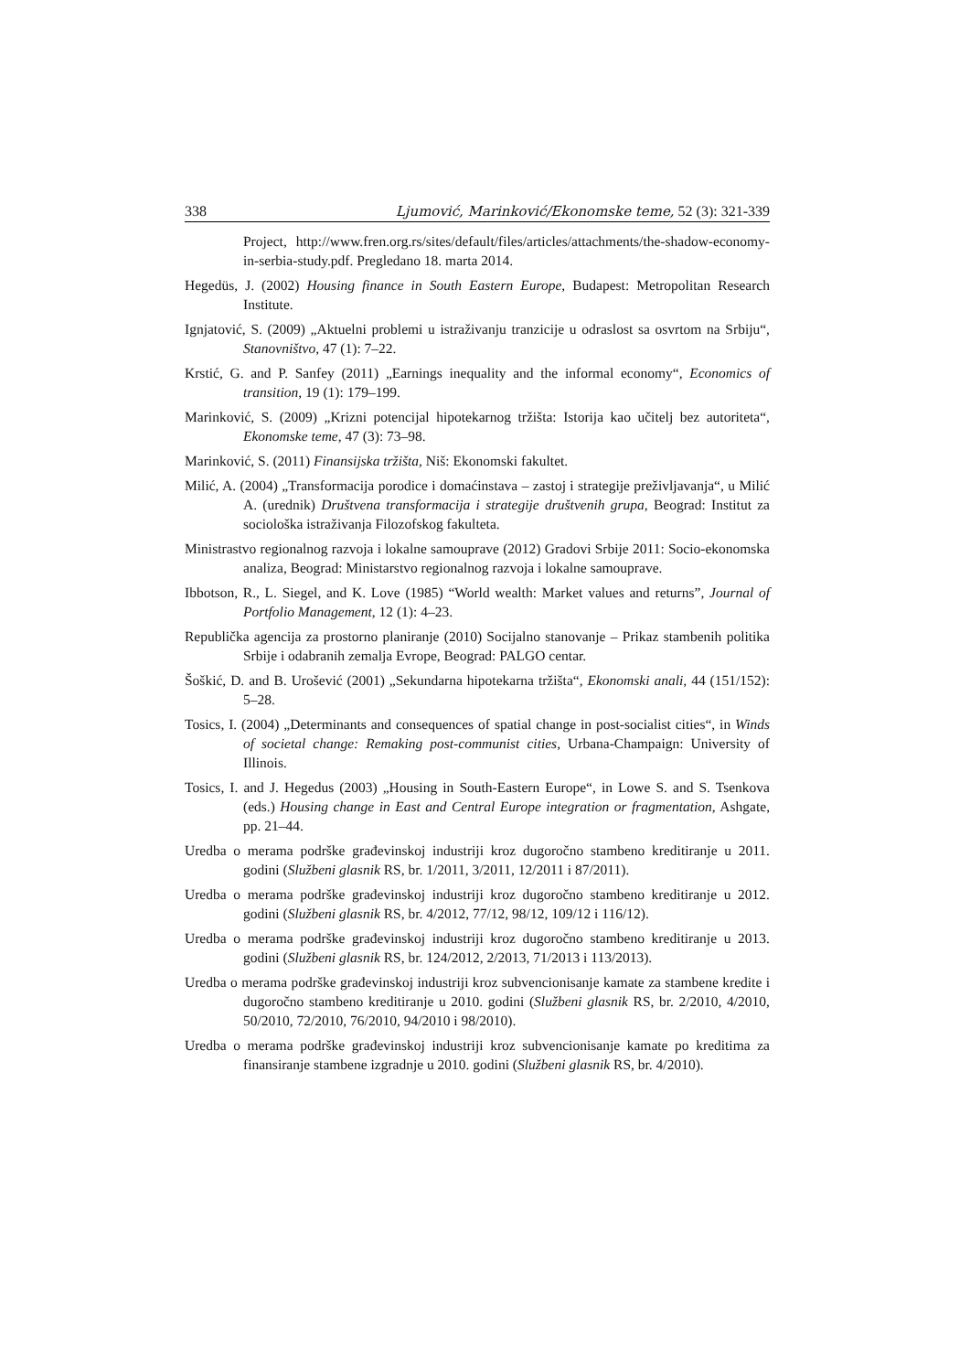338 Ljumović, Marinković/Ekonomske teme, 52 (3): 321-339
Project, http://www.fren.org.rs/sites/default/files/articles/attachments/the-shadow-economy-in-serbia-study.pdf. Pregledano 18. marta 2014.
Hegedüs, J. (2002) Housing finance in South Eastern Europe, Budapest: Metropolitan Research Institute.
Ignjatović, S. (2009) „Aktuelni problemi u istraživanju tranzicije u odraslost sa osvrtom na Srbiju“, Stanovništvo, 47 (1): 7–22.
Krstić, G. and P. Sanfey (2011) „Earnings inequality and the informal economy“, Economics of transition, 19 (1): 179–199.
Marinković, S. (2009) „Krizni potencijal hipotekarnog tržišta: Istorija kao učitelj bez autoriteta“, Ekonomske teme, 47 (3): 73–98.
Marinković, S. (2011) Finansijska tržišta, Niš: Ekonomski fakultet.
Milić, A. (2004) „Transformacija porodice i domaćinstava – zastoj i strategije preživljavanja“, u Milić A. (urednik) Društvena transformacija i strategije društvenih grupa, Beograd: Institut za sociološka istraživanja Filozofskog fakulteta.
Ministrastvo regionalnog razvoja i lokalne samouprave (2012) Gradovi Srbije 2011: Socio-ekonomska analiza, Beograd: Ministarstvo regionalnog razvoja i lokalne samouprave.
Ibbotson, R., L. Siegel, and K. Love (1985) “World wealth: Market values and returns”, Journal of Portfolio Management, 12 (1): 4–23.
Republička agencija za prostorno planiranje (2010) Socijalno stanovanje – Prikaz stambenih politika Srbije i odabranih zemalja Evrope, Beograd: PALGO centar.
Šoškić, D. and B. Urošević (2001) „Sekundarna hipotekarna tržišta“, Ekonomski anali, 44 (151/152): 5–28.
Tosics, I. (2004) „Determinants and consequences of spatial change in post-socialist cities“, in Winds of societal change: Remaking post-communist cities, Urbana-Champaign: University of Illinois.
Tosics, I. and J. Hegedus (2003) „Housing in South-Eastern Europe“, in Lowe S. and S. Tsenkova (eds.) Housing change in East and Central Europe integration or fragmentation, Ashgate, pp. 21–44.
Uredba o merama podrške građevinskoj industriji kroz dugoročno stambeno kreditiranje u 2011. godini (Službeni glasnik RS, br. 1/2011, 3/2011, 12/2011 i 87/2011).
Uredba o merama podrške građevinskoj industriji kroz dugoročno stambeno kreditiranje u 2012. godini (Službeni glasnik RS, br. 4/2012, 77/12, 98/12, 109/12 i 116/12).
Uredba o merama podrške građevinskoj industriji kroz dugoročno stambeno kreditiranje u 2013. godini (Službeni glasnik RS, br. 124/2012, 2/2013, 71/2013 i 113/2013).
Uredba o merama podrške građevinskoj industriji kroz subvencionisanje kamate za stambene kredite i dugoročno stambeno kreditiranje u 2010. godini (Službeni glasnik RS, br. 2/2010, 4/2010, 50/2010, 72/2010, 76/2010, 94/2010 i 98/2010).
Uredba o merama podrške građevinskoj industriji kroz subvencionisanje kamate po kreditima za finansiranje stambene izgradnje u 2010. godini (Službeni glasnik RS, br. 4/2010).